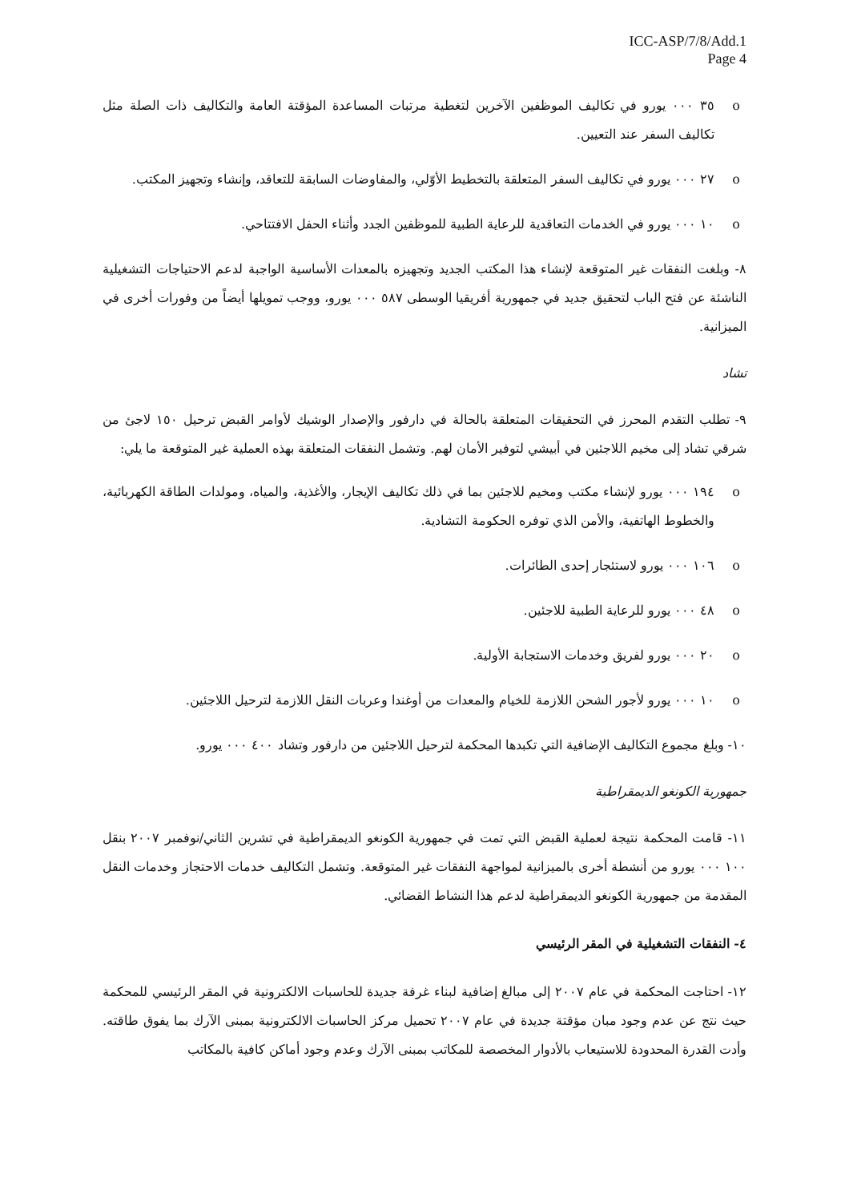ICC-ASP/7/8/Add.1
Page 4
o ٣٥ ٠٠٠ يورو في تكاليف الموظفين الآخرين لتغطية مرتبات المساعدة المؤقتة العامة والتكاليف ذات الصلة مثل تكاليف السفر عند التعيين.
o ٢٧ ٠٠٠ يورو في تكاليف السفر المتعلقة بالتخطيط الأوّلي، والمفاوضات السابقة للتعاقد، وإنشاء وتجهيز المكتب.
o ١٠ ٠٠٠ يورو في الخدمات التعاقدية للرعاية الطبية للموظفين الجدد وأثناء الحفل الافتتاحي.
٨- وبلغت النفقات غير المتوقعة لإنشاء هذا المكتب الجديد وتجهيزه بالمعدات الأساسية الواجبة لدعم الاحتياجات التشغيلية الناشئة عن فتح الباب لتحقيق جديد في جمهورية أفريقيا الوسطى ٥٨٧ ٠٠٠ يورو، ووجب تمويلها أيضاً من وفورات أخرى في الميزانية.
تشاد
٩- تطلب التقدم المحرز في التحقيقات المتعلقة بالحالة في دارفور والإصدار الوشيك لأوامر القبض ترحيل ١٥٠ لاجئ من شرقي تشاد إلى مخيم اللاجئين في أبيشي لتوفير الأمان لهم. وتشمل النفقات المتعلقة بهذه العملية غير المتوقعة ما يلي:
o ١٩٤ ٠٠٠ يورو لإنشاء مكتب ومخيم للاجئين بما في ذلك تكاليف الإيجار، والأغذية، والمياه، ومولدات الطاقة الكهربائية، والخطوط الهاتفية، والأمن الذي توفره الحكومة التشادية.
o ١٠٦ ٠٠٠ يورو لاستئجار إحدى الطائرات.
o ٤٨ ٠٠٠ يورو للرعاية الطبية للاجئين.
o ٢٠ ٠٠٠ يورو لفريق وخدمات الاستجابة الأولية.
o ١٠ ٠٠٠ يورو لأجور الشحن اللازمة للخيام والمعدات من أوغندا وعربات النقل اللازمة لترحيل اللاجئين.
١٠- وبلغ مجموع التكاليف الإضافية التي تكبدها المحكمة لترحيل اللاجئين من دارفور وتشاد ٤٠٠ ٠٠٠ يورو.
جمهورية الكونغو الديمقراطية
١١- قامت المحكمة نتيجة لعملية القبض التي تمت في جمهورية الكونغو الديمقراطية في تشرين الثاني/نوفمبر ٢٠٠٧ بنقل ١٠٠ ٠٠٠ يورو من أنشطة أخرى بالميزانية لمواجهة النفقات غير المتوقعة. وتشمل التكاليف خدمات الاحتجاز وخدمات النقل المقدمة من جمهورية الكونغو الديمقراطية لدعم هذا النشاط القضائي.
٤- النفقات التشغيلية في المقر الرئيسي
١٢- احتاجت المحكمة في عام ٢٠٠٧ إلى مبالغ إضافية لبناء غرفة جديدة للحاسبات الالكترونية في المقر الرئيسي للمحكمة حيث نتج عن عدم وجود مبان مؤقتة جديدة في عام ٢٠٠٧ تحميل مركز الحاسبات الالكترونية بمبنى الآرك بما يفوق طاقته. وأدت القدرة المحدودة للاستيعاب بالأدوار المخصصة للمكاتب بمبنى الآرك وعدم وجود أماكن كافية بالمكاتب